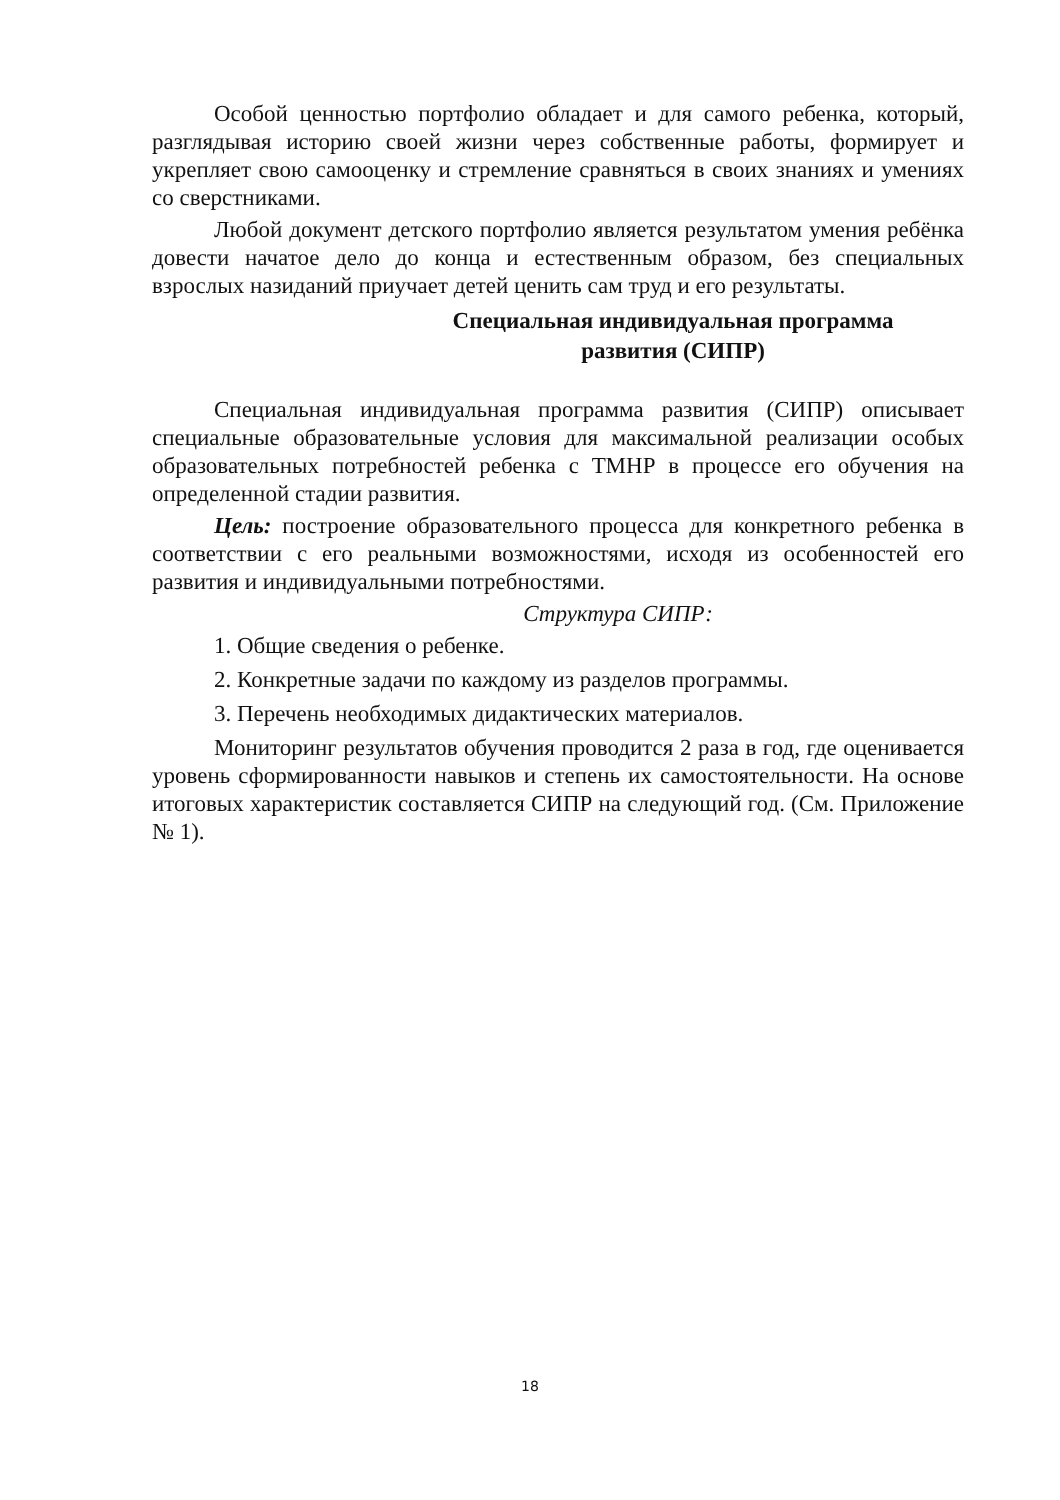Особой ценностью портфолио обладает и для самого ребенка, который, разглядывая историю своей жизни через собственные работы, формирует и укрепляет свою самооценку и стремление сравняться в своих знаниях и умениях со сверстниками.
Любой документ детского портфолио является результатом умения ребёнка довести начатое дело до конца и естественным образом, без специальных взрослых назиданий приучает детей ценить сам труд и его результаты.
Специальная индивидуальная программа
развития (СИПР)
Специальная индивидуальная программа развития (СИПР) описывает специальные образовательные условия для максимальной реализации особых образовательных потребностей ребенка с ТМНР в процессе его обучения на определенной стадии развития.
Цель: построение образовательного процесса для конкретного ребенка в соответствии с его реальными возможностями, исходя из особенностей его развития и индивидуальными потребностями.
Структура СИПР:
1. Общие сведения о ребенке.
2. Конкретные задачи по каждому из разделов программы.
3. Перечень необходимых дидактических материалов.
Мониторинг результатов обучения проводится 2 раза в год, где оценивается уровень сформированности навыков и степень их самостоятельности. На основе итоговых характеристик составляется СИПР на следующий год. (См. Приложение № 1).
18